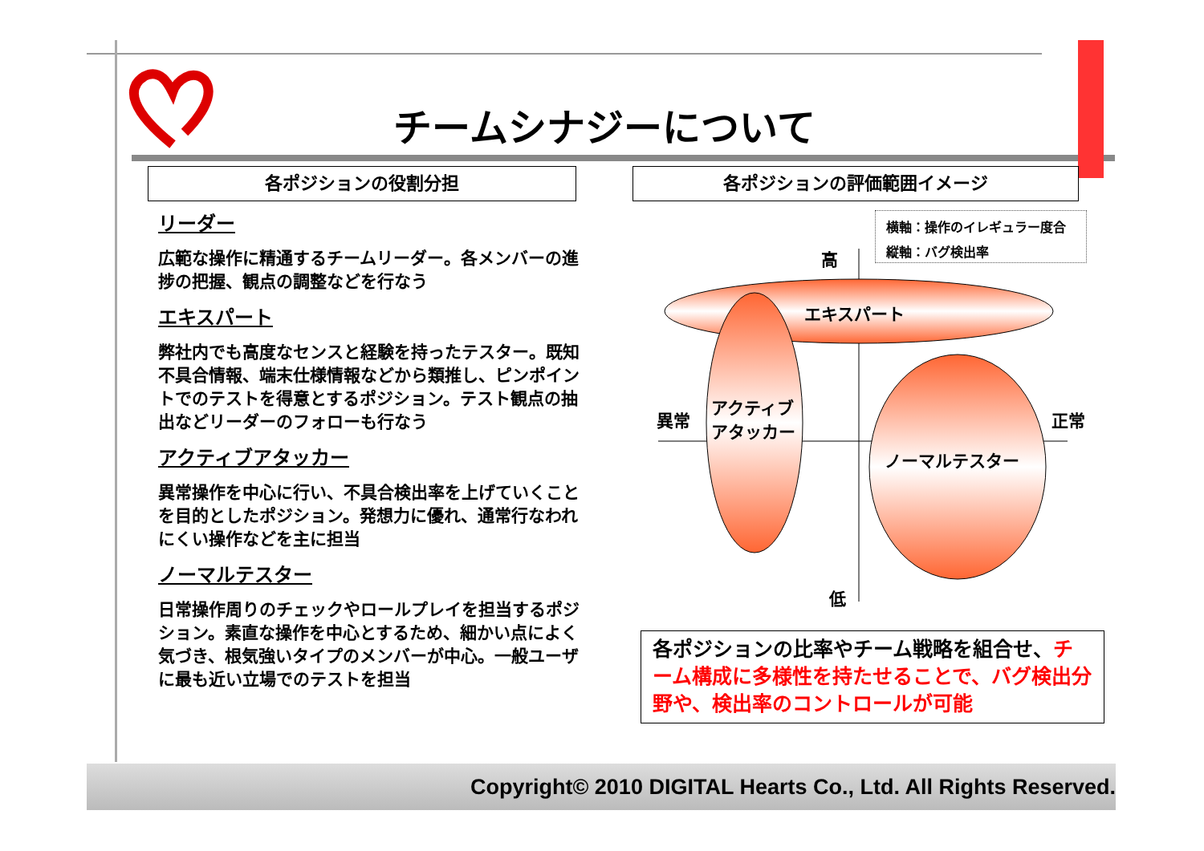チームシナジーについて
各ポジションの役割分担 各ポジションの評価範囲イメージ
リーダー
広範な操作に精通するチームリーダー。各メンバーの進捗の把握、観点の調整などを行なう
エキスパート
弊社内でも高度なセンスと経験を持ったテスター。既知不具合情報、端末仕様情報などから類推し、ピンポイントでのテストを得意とするポジション。テスト観点の抽出などリーダーのフォローも行なう
アクティブアタッカー
異常操作を中心に行い、不具合検出率を上げていくことを目的としたポジション。発想力に優れ、通常行なわれにくい操作などを主に担当
ノーマルテスター
日常操作周りのチェックやロールプレイを担当するポジション。素直な操作を中心とするため、細かい点によく気づき、根気強いタイプのメンバーが中心。一般ユーザに最も近い立場でのテストを担当
横軸：操作のイレギュラー度合
縦軸：バグ検出率
高
エキスパート
異常
アクティブ
アタッカー
正常
ノーマルテスター
低
各ポジションの比率やチーム戦略を組合せ、チーム構成に多様性を持たせることで、バグ検出分野や、検出率のコントロールが可能
Copyright© 2010 DIGITAL Hearts Co., Ltd. All Rights Reserved.